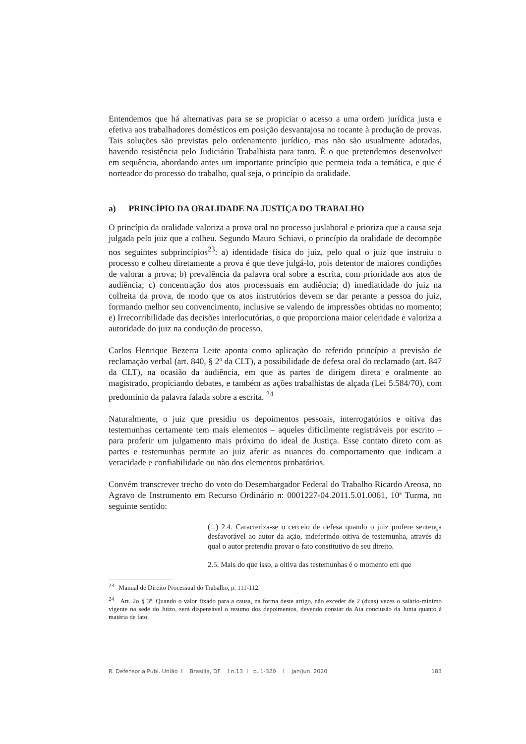Entendemos que há alternativas para se se propiciar o acesso a uma ordem jurídica justa e efetiva aos trabalhadores domésticos em posição desvantajosa no tocante à produção de provas. Tais soluções são previstas pelo ordenamento jurídico, mas não são usualmente adotadas, havendo resistência pelo Judiciário Trabalhista para tanto. É o que pretendemos desenvolver em sequência, abordando antes um importante princípio que permeia toda a temática, e que é norteador do processo do trabalho, qual seja, o princípio da oralidade.
a) PRINCÍPIO DA ORALIDADE NA JUSTIÇA DO TRABALHO
O princípio da oralidade valoriza a prova oral no processo juslaboral e prioriza que a causa seja julgada pelo juiz que a colheu. Segundo Mauro Schiavi, o princípio da oralidade de decompõe nos seguintes subprincípios<sup>23</sup>: a) identidade física do juiz, pelo qual o juiz que instruiu o processo e colheu diretamente a prova é que deve julgá-lo, pois detentor de maiores condições de valorar a prova; b) prevalência da palavra oral sobre a escrita, com prioridade aos atos de audiência; c) concentração dos atos processuais em audiência; d) imediatidade do juiz na colheita da prova, de modo que os atos instrutórios devem se dar perante a pessoa do juiz, formando melhor seu convencimento, inclusive se valendo de impressões obtidas no momento; e) Irrecorribilidade das decisões interlocutórias, o que proporciona maior celeridade e valoriza a autoridade do juiz na condução do processo.
Carlos Henrique Bezerra Leite aponta como aplicação do referido princípio a previsão de reclamação verbal (art. 840, § 2º da CLT), a possibilidade de defesa oral do reclamado (art. 847 da CLT), na ocasião da audiência, em que as partes de dirigem direta e oralmente ao magistrado, propiciando debates, e também as ações trabalhistas de alçada (Lei 5.584/70), com predomínio da palavra falada sobre a escrita. <sup>24</sup>
Naturalmente, o juiz que presidiu os depoimentos pessoais, interrogatórios e oitiva das testemunhas certamente tem mais elementos – aqueles dificilmente registráveis por escrito – para proferir um julgamento mais próximo do ideal de Justiça. Esse contato direto com as partes e testemunhas permite ao juiz aferir as nuances do comportamento que indicam a veracidade e confiabilidade ou não dos elementos probatórios.
Convém transcrever trecho do voto do Desembargador Federal do Trabalho Ricardo Areosa, no Agravo de Instrumento em Recurso Ordinário n: 0001227-04.2011.5.01.0061, 10ª Turma, no seguinte sentido:
(...) 2.4. Caracteriza-se o cerceio de defesa quando o juiz profere sentença desfavorável ao autor da ação, indeferindo oitiva de testemunha, através da qual o autor pretendia provar o fato constitutivo de seu direito.
2.5. Mais do que isso, a oitiva das testemunhas é o momento em que
<sup>23</sup> Manual de Direito Processual do Trabalho, p. 111-112.
<sup>24</sup> Art. 2o § 3º. Quando o valor fixado para a causa, na forma deste artigo, não exceder de 2 (duas) vezes o salário-mínimo vigente na sede do Juízo, será dispensável o resumo dos depoimentos, devendo constar da Ata conclusão da Junta quanto à matéria de fato.
R. Defensoria Públ. União I Brasília, DF I n.13 I p. 1-320 I jan/jun. 2020 183